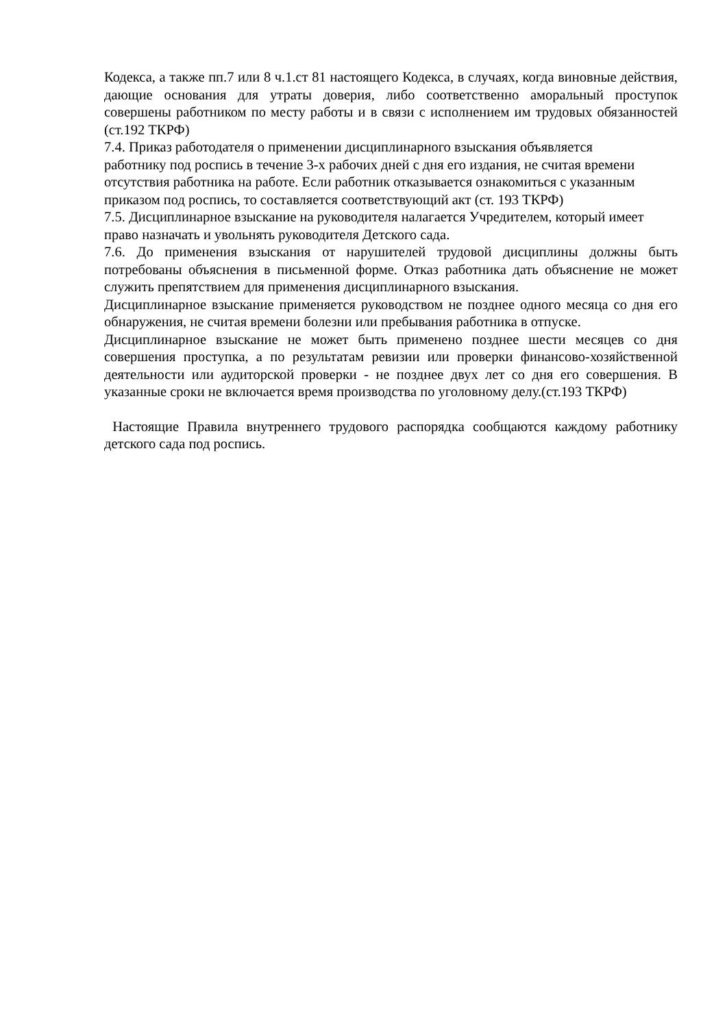Кодекса, а также пп.7 или 8 ч.1.ст 81 настоящего Кодекса, в случаях, когда виновные действия, дающие основания для утраты доверия, либо соответственно аморальный проступок совершены работником по месту работы и в связи с исполнением им трудовых обязанностей (ст.192 ТКРФ)
7.4. Приказ работодателя о применении дисциплинарного взыскания объявляется
работнику под роспись в течение 3-х рабочих дней с дня его издания, не считая времени отсутствия работника на работе. Если работник отказывается ознакомиться с указанным приказом под роспись, то составляется соответствующий акт (ст. 193 ТКРФ)
7.5. Дисциплинарное взыскание на руководителя налагается Учредителем, который имеет право назначать и увольнять руководителя Детского сада.
7.6. До применения взыскания от нарушителей трудовой дисциплины должны быть потребованы объяснения в письменной форме. Отказ работника дать объяснение не может служить препятствием для применения дисциплинарного взыскания.
Дисциплинарное взыскание применяется руководством не позднее одного месяца со дня его обнаружения, не считая времени болезни или пребывания работника в отпуске.
Дисциплинарное взыскание не может быть применено позднее шести месяцев со дня совершения проступка, а по результатам ревизии или проверки финансово-хозяйственной деятельности или аудиторской проверки - не позднее двух лет со дня его совершения. В указанные сроки не включается время производства по уголовному делу.(ст.193 ТКРФ)
Настоящие Правила внутреннего трудового распорядка сообщаются каждому работнику детского сада под роспись.